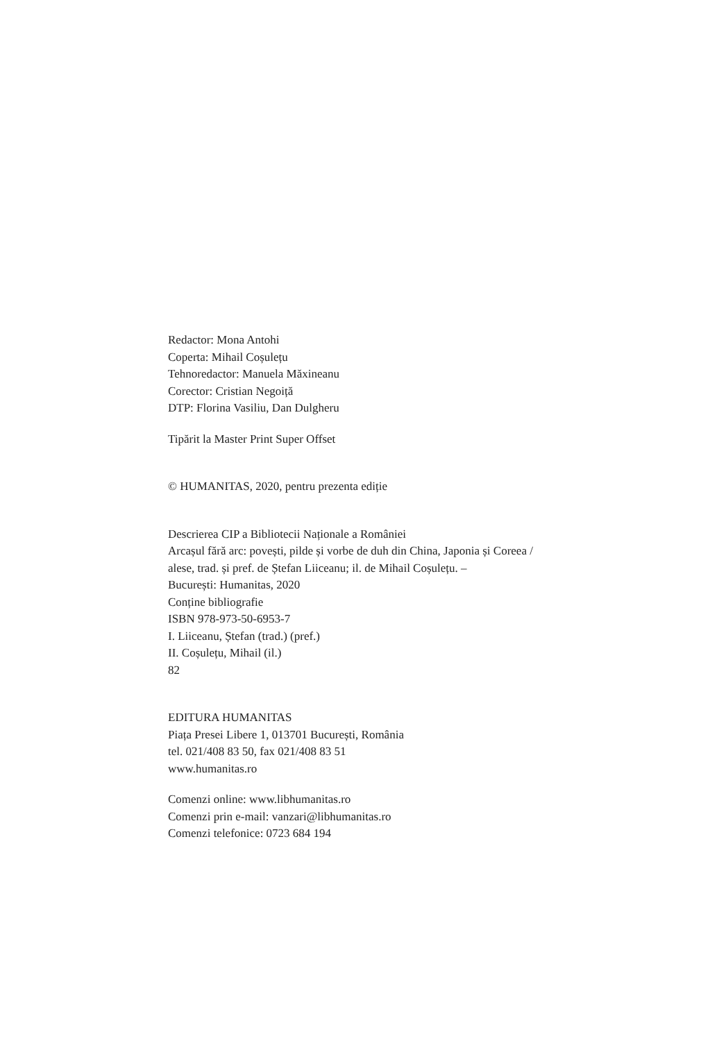Redactor: Mona Antohi
Coperta: Mihail Coșulețu
Tehnoredactor: Manuela Măxineanu
Corector: Cristian Negoiță
DTP: Florina Vasiliu, Dan Dulgheru
Tipărit la Master Print Super Offset
© HUMANITAS, 2020, pentru prezenta ediție
Descrierea CIP a Bibliotecii Naționale a României
Arcașul fără arc: povești, pilde și vorbe de duh din China, Japonia și Coreea /
alese, trad. și pref. de Ștefan Liiceanu; il. de Mihail Coșulețu. –
București: Humanitas, 2020
Conține bibliografie
ISBN 978-973-50-6953-7
I. Liiceanu, Ștefan (trad.) (pref.)
II. Coșulețu, Mihail (il.)
82
EDITURA HUMANITAS
Piața Presei Libere 1, 013701 București, România
tel. 021/408 83 50, fax 021/408 83 51
www.humanitas.ro
Comenzi online: www.libhumanitas.ro
Comenzi prin e-mail: vanzari@libhumanitas.ro
Comenzi telefonice: 0723 684 194